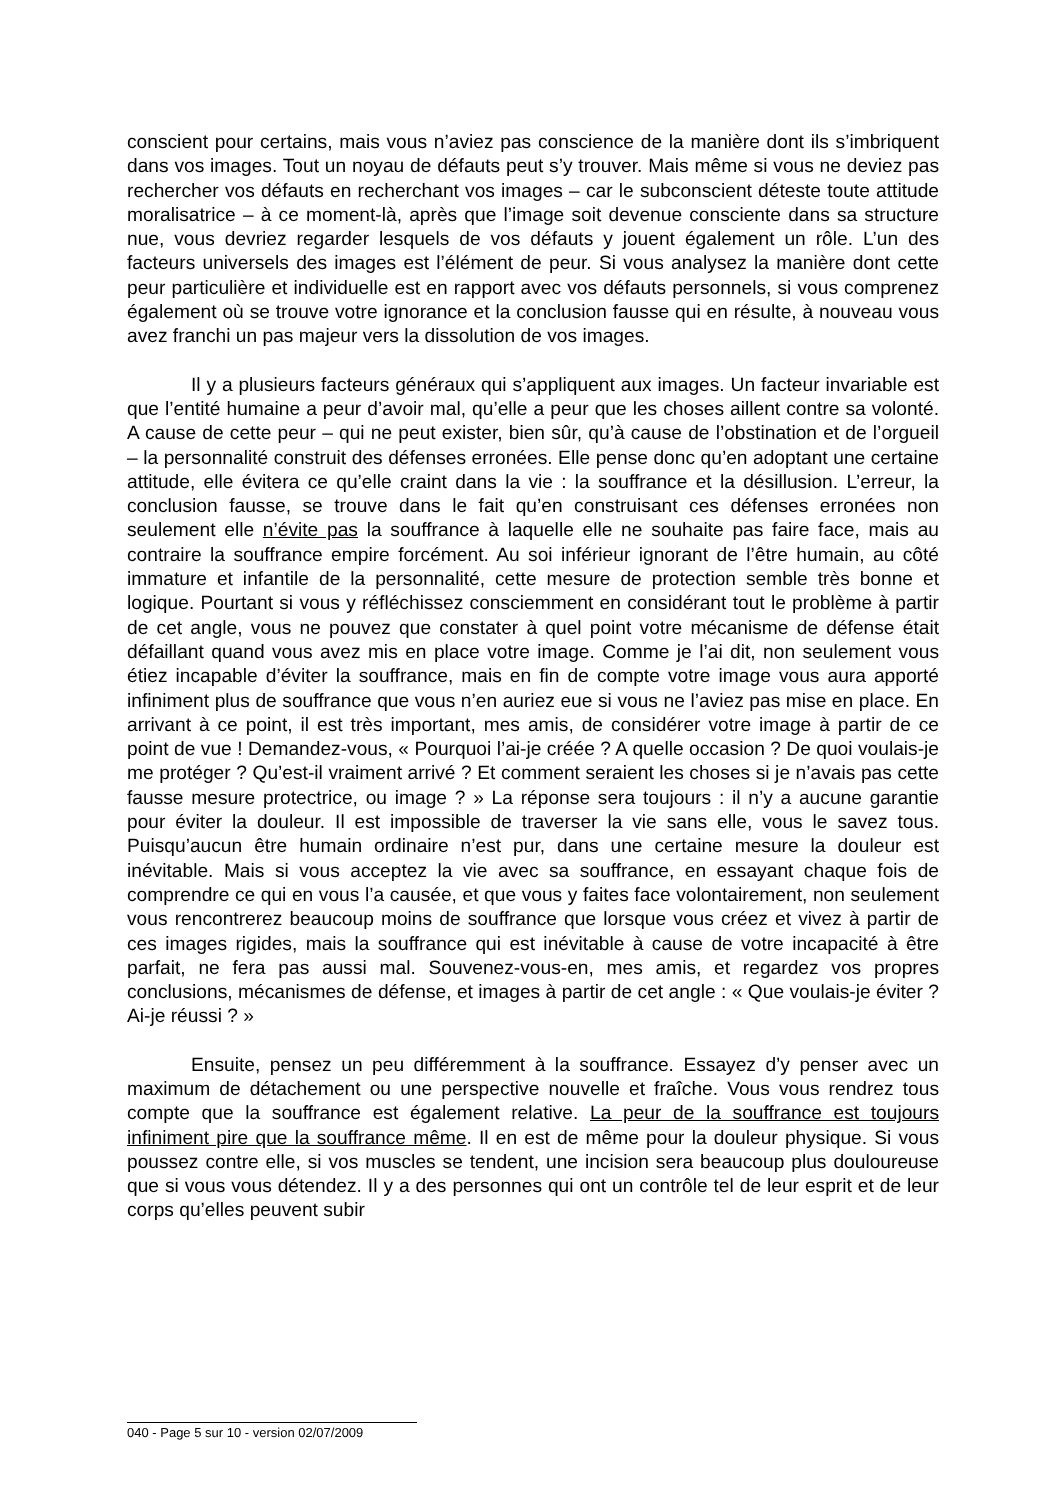conscient pour certains, mais vous n’aviez pas conscience de la manière dont ils s’imbriquent dans vos images. Tout un noyau de défauts peut s’y trouver. Mais même si vous ne deviez pas rechercher vos défauts en recherchant vos images – car le subconscient déteste toute attitude moralisatrice – à ce moment-là, après que l’image soit devenue consciente dans sa structure nue, vous devriez regarder lesquels de vos défauts y jouent également un rôle. L’un des facteurs universels des images est l’élément de peur. Si vous analysez la manière dont cette peur particulière et individuelle est en rapport avec vos défauts personnels, si vous comprenez également où se trouve votre ignorance et la conclusion fausse qui en résulte, à nouveau vous avez franchi un pas majeur vers la dissolution de vos images.
Il y a plusieurs facteurs généraux qui s’appliquent aux images. Un facteur invariable est que l’entité humaine a peur d’avoir mal, qu’elle a peur que les choses aillent contre sa volonté. A cause de cette peur – qui ne peut exister, bien sûr, qu’à cause de l’obstination et de l’orgueil – la personnalité construit des défenses erronées. Elle pense donc qu’en adoptant une certaine attitude, elle évitera ce qu’elle craint dans la vie : la souffrance et la désillusion. L’erreur, la conclusion fausse, se trouve dans le fait qu’en construisant ces défenses erronées non seulement elle n’évite pas la souffrance à laquelle elle ne souhaite pas faire face, mais au contraire la souffrance empire forcément. Au soi inférieur ignorant de l’être humain, au côté immature et infantile de la personnalité, cette mesure de protection semble très bonne et logique. Pourtant si vous y réfléchissez consciemment en considérant tout le problème à partir de cet angle, vous ne pouvez que constater à quel point votre mécanisme de défense était défaillant quand vous avez mis en place votre image. Comme je l’ai dit, non seulement vous étiez incapable d’éviter la souffrance, mais en fin de compte votre image vous aura apporté infiniment plus de souffrance que vous n’en auriez eue si vous ne l’aviez pas mise en place. En arrivant à ce point, il est très important, mes amis, de considérer votre image à partir de ce point de vue ! Demandez-vous, « Pourquoi l’ai-je créée ? A quelle occasion ? De quoi voulais-je me protéger ? Qu’est-il vraiment arrivé ? Et comment seraient les choses si je n’avais pas cette fausse mesure protectrice, ou image ? » La réponse sera toujours : il n’y a aucune garantie pour éviter la douleur. Il est impossible de traverser la vie sans elle, vous le savez tous. Puisqu’aucun être humain ordinaire n’est pur, dans une certaine mesure la douleur est inévitable. Mais si vous acceptez la vie avec sa souffrance, en essayant chaque fois de comprendre ce qui en vous l’a causée, et que vous y faites face volontairement, non seulement vous rencontrerez beaucoup moins de souffrance que lorsque vous créez et vivez à partir de ces images rigides, mais la souffrance qui est inévitable à cause de votre incapacité à être parfait, ne fera pas aussi mal. Souvenez-vous-en, mes amis, et regardez vos propres conclusions, mécanismes de défense, et images à partir de cet angle : « Que voulais-je éviter ? Ai-je réussi ? »
Ensuite, pensez un peu différemment à la souffrance. Essayez d’y penser avec un maximum de détachement ou une perspective nouvelle et fraîche. Vous vous rendrez tous compte que la souffrance est également relative. La peur de la souffrance est toujours infiniment pire que la souffrance même. Il en est de même pour la douleur physique. Si vous poussez contre elle, si vos muscles se tendent, une incision sera beaucoup plus douloureuse que si vous vous détendez. Il y a des personnes qui ont un contrôle tel de leur esprit et de leur corps qu’elles peuvent subir
040 - Page 5 sur 10 - version 02/07/2009